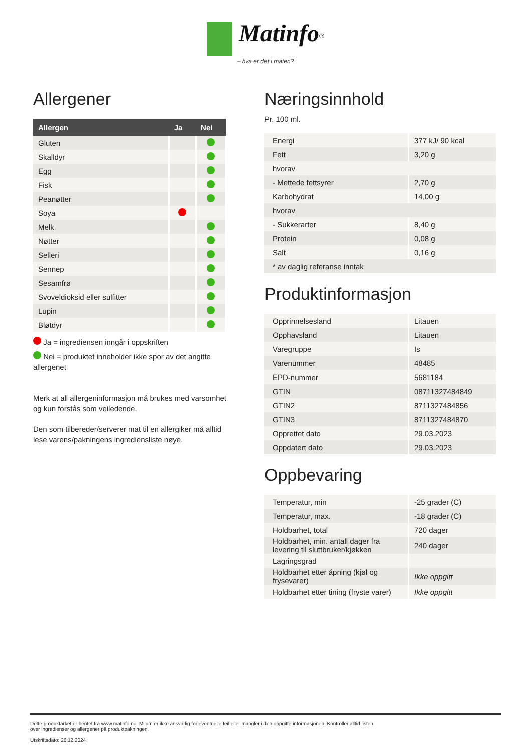Matinfo<sup>®</sup>
– hva er det i maten?
Allergener
| Allergen | Ja | Nei |
| --- | --- | --- |
| Gluten | | |
| Skalldyr | | |
| Egg | | |
| Fisk | | |
| Peanøtter | | |
| Soya | | |
| Melk | | |
| Nøtter | | |
| Selleri | | |
| Sennep | | |
| Sesamfrø | | |
| Svoveldioksid eller sulfitter | | |
| Lupin | | |
| Bløtdyr | | |
Ja = ingrediensen inngår i oppskriften
Nei = produktet inneholder ikke spor av det angitte allergenet
Merk at all allergeninformasjon må brukes med varsomhet og kun forstås som veiledende.
Den som tilbereder/serverer mat til en allergiker må alltid lese varens/pakningens ingrediensliste nøye.
Næringsinnhold
Pr. 100 ml.
| Energi | 377 kJ/ 90 kcal |
| Fett | 3,20 g |
| hvorav | |
| - Mettede fettsyrer | 2,70 g |
| Karbohydrat | 14,00 g |
| hvorav | |
| - Sukkerarter | 8,40 g |
| Protein | 0,08 g |
| Salt | 0,16 g |
| * av daglig referanse inntak | |
Produktinformasjon
| Opprinnelsesland | Litauen |
| Opphavsland | Litauen |
| Varegruppe | Is |
| Varenummer | 48485 |
| EPD-nummer | 5681184 |
| GTIN | 08711327484849 |
| GTIN2 | 8711327484856 |
| GTIN3 | 8711327484870 |
| Opprettet dato | 29.03.2023 |
| Oppdatert dato | 29.03.2023 |
Oppbevaring
| Temperatur, min | -25 grader (C) |
| Temperatur, max. | -18 grader (C) |
| Holdbarhet, total | 720 dager |
| Holdbarhet, min. antall dager fra levering til sluttbruker/kjøkken | 240 dager |
| Lagringsgrad | |
| Holdbarhet etter åpning (kjøl og frysevarer) | Ikke oppgitt |
| Holdbarhet etter tining (fryste varer) | Ikke oppgitt |
Dette produktarket er hentet fra www.matinfo.no. Mllum er ikke ansvarlig for eventuelle feil eller mangler i den oppgitte informasjonen. Kontroller alltid listen
over ingredienser og allergener på produktpakningen.
Utskriftsdato: 26.12.2024